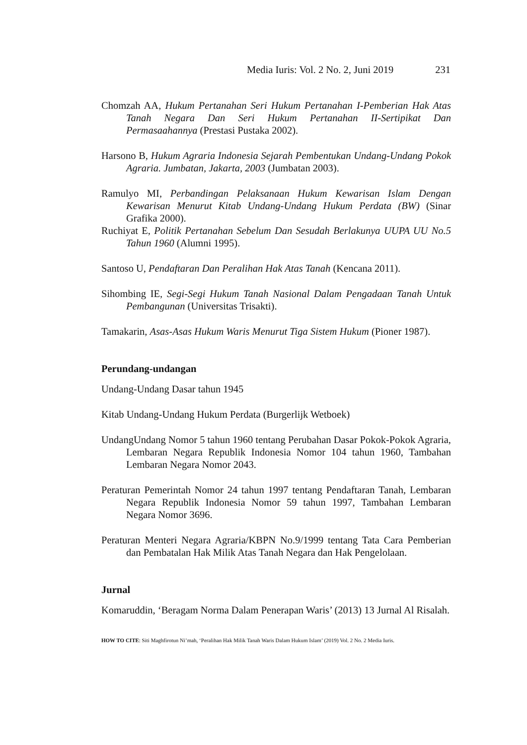Media Iuris: Vol. 2 No. 2, Juni 2019 231
Chomzah AA, Hukum Pertanahan Seri Hukum Pertanahan I-Pemberian Hak Atas Tanah Negara Dan Seri Hukum Pertanahan II-Sertipikat Dan Permasaahannya (Prestasi Pustaka 2002).
Harsono B, Hukum Agraria Indonesia Sejarah Pembentukan Undang-Undang Pokok Agraria. Jumbatan, Jakarta, 2003 (Jumbatan 2003).
Ramulyo MI, Perbandingan Pelaksanaan Hukum Kewarisan Islam Dengan Kewarisan Menurut Kitab Undang-Undang Hukum Perdata (BW) (Sinar Grafika 2000).
Ruchiyat E, Politik Pertanahan Sebelum Dan Sesudah Berlakunya UUPA UU No.5 Tahun 1960 (Alumni 1995).
Santoso U, Pendaftaran Dan Peralihan Hak Atas Tanah (Kencana 2011).
Sihombing IE, Segi-Segi Hukum Tanah Nasional Dalam Pengadaan Tanah Untuk Pembangunan (Universitas Trisakti).
Tamakarin, Asas-Asas Hukum Waris Menurut Tiga Sistem Hukum (Pioner 1987).
Perundang-undangan
Undang-Undang Dasar tahun 1945
Kitab Undang-Undang Hukum Perdata (Burgerlijk Wetboek)
UndangUndang Nomor 5 tahun 1960 tentang Perubahan Dasar Pokok-Pokok Agraria, Lembaran Negara Republik Indonesia Nomor 104 tahun 1960, Tambahan Lembaran Negara Nomor 2043.
Peraturan Pemerintah Nomor 24 tahun 1997 tentang Pendaftaran Tanah, Lembaran Negara Republik Indonesia Nomor 59 tahun 1997, Tambahan Lembaran Negara Nomor 3696.
Peraturan Menteri Negara Agraria/KBPN No.9/1999 tentang Tata Cara Pemberian dan Pembatalan Hak Milik Atas Tanah Negara dan Hak Pengelolaan.
Jurnal
Komaruddin, ‘Beragam Norma Dalam Penerapan Waris’ (2013) 13 Jurnal Al Risalah.
HOW TO CITE: Siti Maghfirotun Ni’mah, ‘Peralihan Hak Milik Tanah Waris Dalam Hukum Islam’ (2019) Vol. 2 No. 2 Media Iuris.